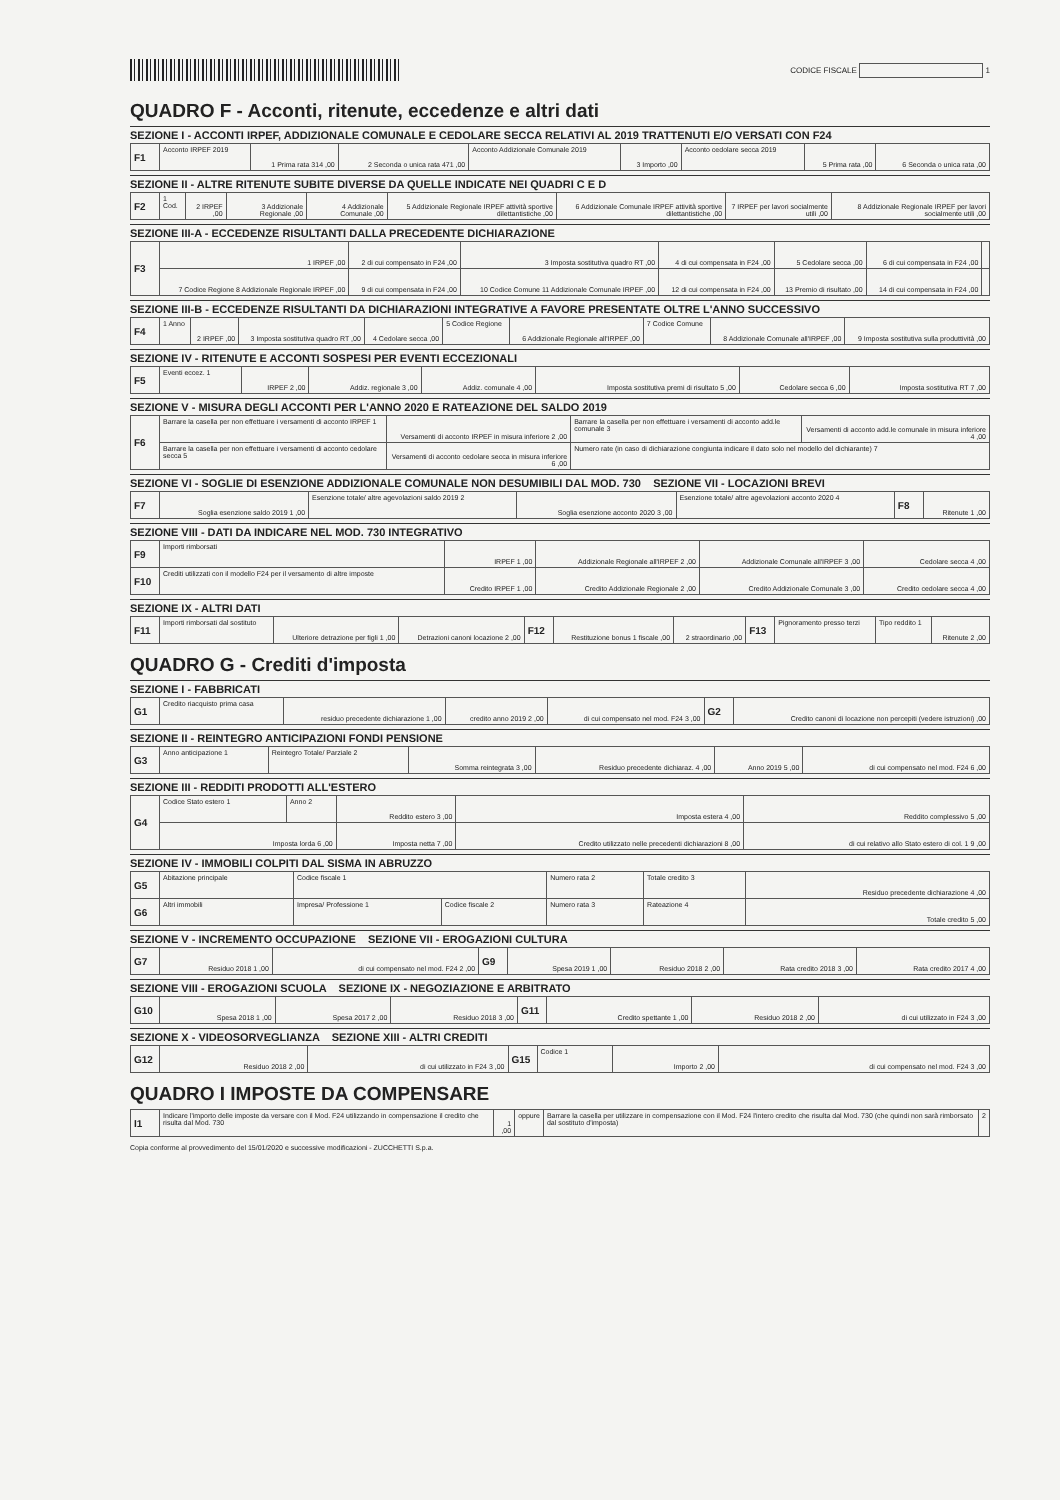CODICE FISCALE 1
QUADRO F - Acconti, ritenute, eccedenze e altri dati
SEZIONE I - ACCONTI IRPEF, ADDIZIONALE COMUNALE E CEDOLARE SECCA RELATIVI AL 2019 TRATTENUTI E/O VERSATI CON F24
| F1 | Acconto IRPEF 2019 | 1 Prima rata 314 ,00 | 2 Seconda o unica rata 471 ,00 | Acconto Addizionale Comunale 2019 | 3 Importo ,00 | Acconto cedolare secca 2019 | 5 Prima rata ,00 | 6 Seconda o unica rata ,00 |
SEZIONE II - ALTRE RITENUTE SUBITE DIVERSE DA QUELLE INDICATE NEI QUADRI C E D
| F2 | 1 Cod. | 2 IRPEF ,00 | 3 Addizionale Regionale ,00 | 4 Addizionale Comunale ,00 | 5 Addizionale Regionale IRPEF attività sportive dilettantistiche ,00 | 6 Addizionale Comunale IRPEF attività sportive dilettantistiche ,00 | 7 IRPEF per lavori socialmente utili ,00 | 8 Addizionale Regionale IRPEF per lavori socialmente utili ,00 |
SEZIONE III-A - ECCEDENZE RISULTANTI DALLA PRECEDENTE DICHIARAZIONE
| F3 | 1 IRPEF ,00 | 2 di cui compensato in F24 ,00 | 3 Imposta sostitutiva quadro RT ,00 | 4 di cui compensata in F24 ,00 | 5 Cedolare secca ,00 | 6 di cui compensata in F24 ,00 | |
| | 7 Codice Regione 8 Addizionale Regionale IRPEF ,00 | 9 di cui compensata in F24 ,00 | 10 Codice Comune 11 Addizionale Comunale IRPEF ,00 | 12 di cui compensata in F24 ,00 | 13 Premio di risultato ,00 | 14 di cui compensata in F24 ,00 | |
SEZIONE III-B - ECCEDENZE RISULTANTI DA DICHIARAZIONI INTEGRATIVE A FAVORE PRESENTATE OLTRE L'ANNO SUCCESSIVO
| F4 | 1 Anno | 2 IRPEF ,00 | 3 Imposta sostitutiva quadro RT ,00 | 4 Cedolare secca ,00 | 5 Codice Regione | 6 Addizionale Regionale all'IRPEF ,00 | 7 Codice Comune | 8 Addizionale Comunale all'IRPEF ,00 | 9 Imposta sostitutiva sulla produttività ,00 |
SEZIONE IV - RITENUTE E ACCONTI SOSPESI PER EVENTI ECCEZIONALI
| F5 | Eventi eccez. 1 | IRPEF 2 ,00 | Addiz. regionale 3 ,00 | Addiz. comunale 4 ,00 | Imposta sostitutiva premi di risultato 5 ,00 | Cedolare secca 6 ,00 | Imposta sostitutiva RT 7 ,00 |
SEZIONE V - MISURA DEGLI ACCONTI PER L'ANNO 2020 E RATEAZIONE DEL SALDO 2019
| F6 | Barrare la casella per non effettuare i versamenti di acconto IRPEF 1 | Versamenti di acconto IRPEF in misura inferiore 2 ,00 | Barrare la casella per non effettuare i versamenti di acconto add.le comunale 3 | Versamenti di acconto add.le comunale in misura inferiore 4 ,00 |
| | Barrare la casella per non effettuare i versamenti di acconto cedolare secca 5 | Versamenti di acconto cedolare secca in misura inferiore 6 ,00 | Numero rate (in caso di dichiarazione congiunta indicare il dato solo nel modello del dichiarante) 7 | |
SEZIONE VI - SOGLIE DI ESENZIONE ADDIZIONALE COMUNALE NON DESUMIBILI DAL MOD. 730 SEZIONE VII - LOCAZIONI BREVI
| F7 | Soglia esenzione saldo 2019 1 ,00 | Esenzione totale/ altre agevolazioni saldo 2019 2 | Soglia esenzione acconto 2020 3 ,00 | Esenzione totale/ altre agevolazioni acconto 2020 4 | F8 | Ritenute 1 ,00 |
SEZIONE VIII - DATI DA INDICARE NEL MOD. 730 INTEGRATIVO
| F9 | Importi rimborsati | IRPEF 1 ,00 | Addizionale Regionale all'IRPEF 2 ,00 | Addizionale Comunale all'IRPEF 3 ,00 | Cedolare secca 4 ,00 |
| F10 | Crediti utilizzati con il modello F24 per il versamento di altre imposte | Credito IRPEF 1 ,00 | Credito Addizionale Regionale 2 ,00 | Credito Addizionale Comunale 3 ,00 | Credito cedolare secca 4 ,00 |
SEZIONE IX - ALTRI DATI
| F11 | Importi rimborsati dal sostituto | Ulteriore detrazione per figli 1 ,00 | Detrazioni canoni locazione 2 ,00 | F12 | Restituzione bonus 1 fiscale ,00 | 2 straordinario ,00 | F13 | Pignoramento presso terzi | Tipo reddito 1 | Ritenute 2 ,00 |
QUADRO G - Crediti d'imposta
SEZIONE I - FABBRICATI
| G1 | Credito riacquisto prima casa | residuo precedente dichiarazione 1 ,00 | credito anno 2019 2 ,00 | di cui compensato nel mod. F24 3 ,00 | G2 | Credito canoni di locazione non percepiti (vedere istruzioni) ,00 |
SEZIONE II - REINTEGRO ANTICIPAZIONI FONDI PENSIONE
| G3 | Anno anticipazione 1 | Reintegro Totale/ Parziale 2 | Somma reintegrata 3 ,00 | Residuo precedente dichiaraz. 4 ,00 | Anno 2019 5 ,00 | di cui compensato nel mod. F24 6 ,00 |
SEZIONE III - REDDITI PRODOTTI ALL'ESTERO
| G4 | Codice Stato estero 1 | Anno 2 | Reddito estero 3 ,00 | Imposta estera 4 ,00 | Reddito complessivo 5 ,00 |
| | Imposta lorda 6 ,00 | | Imposta netta 7 ,00 | Credito utilizzato nelle precedenti dichiarazioni 8 ,00 | di cui relativo allo Stato estero di col. 1 9 ,00 |
SEZIONE IV - IMMOBILI COLPITI DAL SISMA IN ABRUZZO
| G5 | Abitazione principale | Codice fiscale 1 | | Numero rata 2 | Totale credito 3 | Residuo precedente dichiarazione 4 ,00 |
| G6 | Altri immobili | Impresa/ Professione 1 | Codice fiscale 2 | Numero rata 3 | Rateazione 4 | Totale credito 5 ,00 |
SEZIONE V - INCREMENTO OCCUPAZIONE SEZIONE VII - EROGAZIONI CULTURA
| G7 | Residuo 2018 1 ,00 | di cui compensato nel mod. F24 2 ,00 | G9 | Spesa 2019 1 ,00 | Residuo 2018 2 ,00 | Rata credito 2018 3 ,00 | Rata credito 2017 4 ,00 |
SEZIONE VIII - EROGAZIONI SCUOLA SEZIONE IX - NEGOZIAZIONE E ARBITRATO
| G10 | Spesa 2018 1 ,00 | Spesa 2017 2 ,00 | Residuo 2018 3 ,00 | G11 | Credito spettante 1 ,00 | Residuo 2018 2 ,00 | di cui utilizzato in F24 3 ,00 |
SEZIONE X - VIDEOSORVEGLIANZA SEZIONE XIII - ALTRI CREDITI
| G12 | Residuo 2018 2 ,00 | di cui utilizzato in F24 3 ,00 | G15 | Codice 1 | Importo 2 ,00 | di cui compensato nel mod. F24 3 ,00 |
QUADRO I IMPOSTE DA COMPENSARE
| I1 | Indicare l'importo delle imposte da versare con il Mod. F24 utilizzando in compensazione il credito che risulta dal Mod. 730 | 1 ,00 | oppure | Barrare la casella per utilizzare in compensazione con il Mod. F24 l'intero credito che risulta dal Mod. 730 (che quindi non sarà rimborsato dal sostituto d'imposta) | 2 |
Copia conforme al provvedimento del 15/01/2020 e successive modificazioni - ZUCCHETTI S.p.a.